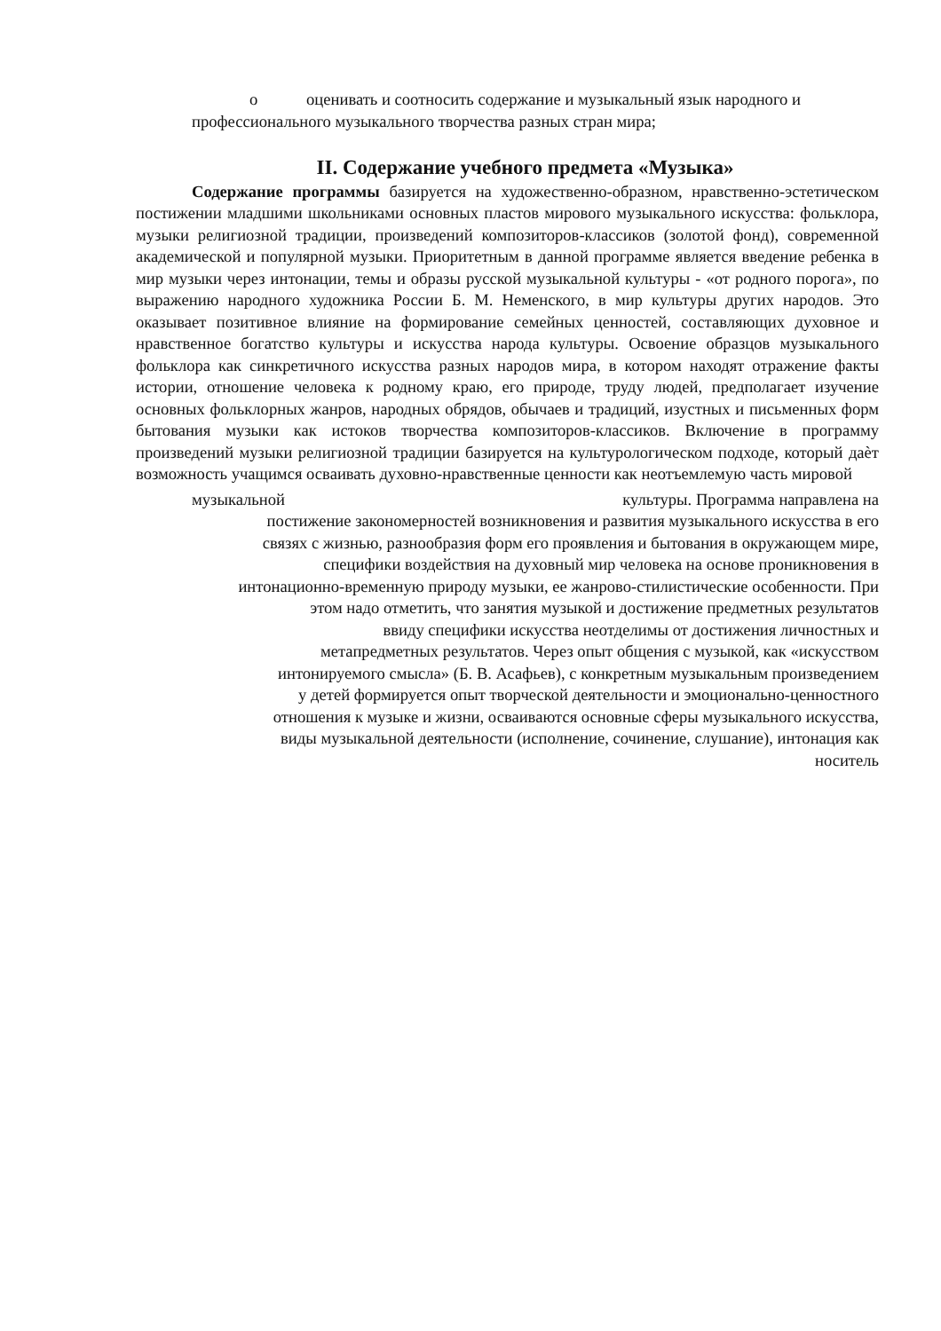o оценивать и соотносить содержание и музыкальный язык народного и
профессионального музыкального творчества разных стран мира;
II. Содержание учебного предмета «Музыка»
Содержание программы базируется на художественно-образном, нравственно-эстетическом постижении младшими школьниками основных пластов мирового музыкального искусства: фольклора, музыки религиозной традиции, произведений композиторов-классиков (золотой фонд), современной академической и популярной музыки. Приоритетным в данной программе является введение ребенка в мир музыки через интонации, темы и образы русской музыкальной культуры - «от родного порога», по выражению народного художника России Б. М. Неменского, в мир культуры других народов. Это оказывает позитивное влияние на формирование семейных ценностей, составляющих духовное и нравственное богатство культуры и искусства народа культуры. Освоение образцов музыкального фольклора как синкретичного искусства разных народов мира, в котором находят отражение факты истории, отношение человека к родному краю, его природе, труду людей, предполагает изучение основных фольклорных жанров, народных обрядов, обычаев и традиций, изустных и письменных форм бытования музыки как истоков творчества композиторов-классиков. Включение в программу произведений музыки религиозной традиции базируется на культурологическом подходе, который даѐт возможность учащимся осваивать духовно-нравственные ценности как неотъемлемую часть мировой
музыкальной культуры. Программа направлена на
постижение закономерностей возникновения и развития музыкального искусства в его
связях с жизнью, разнообразия форм его проявления и бытования в окружающем мире,
специфики воздействия на духовный мир человека на основе проникновения в
интонационно-временную природу музыки, ее жанрово-стилистические особенности. При
этом надо отметить, что занятия музыкой и достижение предметных результатов
ввиду специфики искусства неотделимы от достижения личностных и
метапредметных результатов. Через опыт общения с музыкой, как «искусством
интонируемого смысла» (Б. В. Асафьев), с конкретным музыкальным произведением
у детей формируется опыт творческой деятельности и эмоционально-ценностного
отношения к музыке и жизни, осваиваются основные сферы музыкального искусства,
виды музыкальной деятельности (исполнение, сочинение, слушание), интонация как
носитель